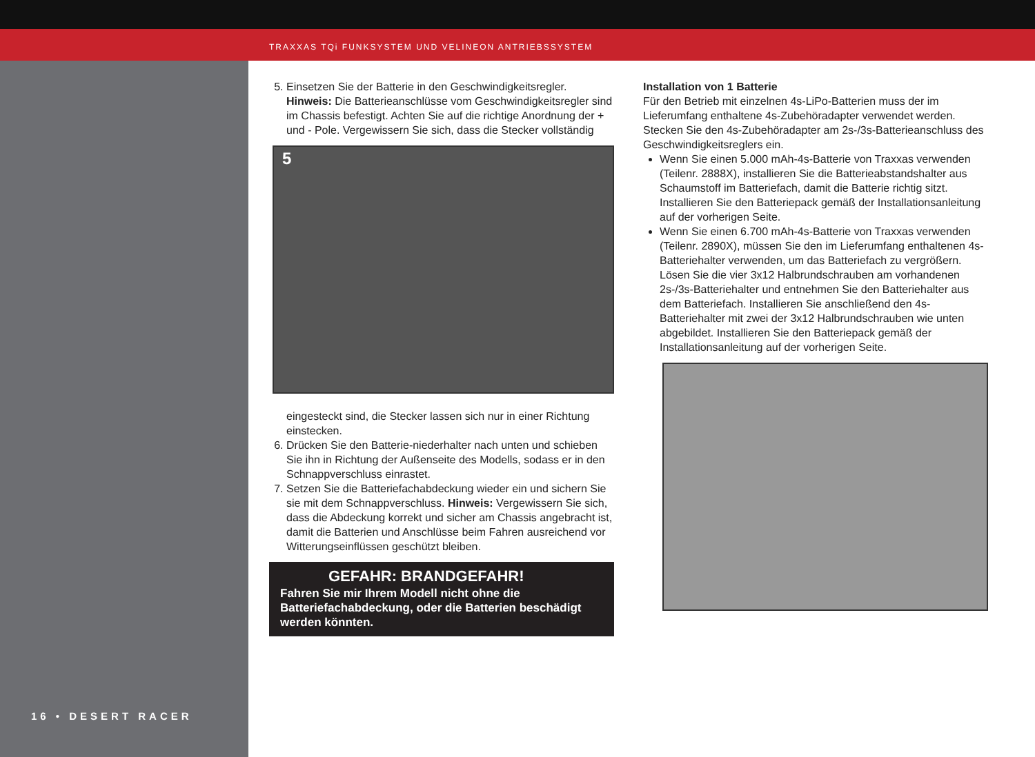TRAXXAS TQi FUNKSYSTEM UND VELINEON ANTRIEBSSYSTEM
16 • DESERT RACER
5. Einsetzen Sie der Batterie in den Geschwindigkeitsregler. Hinweis: Die Batterieanschlüsse vom Geschwindigkeitsregler sind im Chassis befestigt. Achten Sie auf die richtige Anordnung der + und - Pole. Vergewissern Sie sich, dass die Stecker vollständig
5
eingesteckt sind, die Stecker lassen sich nur in einer Richtung einstecken.
6. Drücken Sie den Batterie-niederhalter nach unten und schieben Sie ihn in Richtung der Außenseite des Modells, sodass er in den Schnappverschluss einrastet.
7. Setzen Sie die Batteriefachabdeckung wieder ein und sichern Sie sie mit dem Schnappverschluss. Hinweis: Vergewissern Sie sich, dass die Abdeckung korrekt und sicher am Chassis angebracht ist, damit die Batterien und Anschlüsse beim Fahren ausreichend vor Witterungseinflüssen geschützt bleiben.
GEFAHR: BRANDGEFAHR!
Fahren Sie mir Ihrem Modell nicht ohne die Batteriefachabdeckung, oder die Batterien beschädigt werden könnten.
Installation von 1 Batterie
Für den Betrieb mit einzelnen 4s-LiPo-Batterien muss der im Lieferumfang enthaltene 4s-Zubehöradapter verwendet werden. Stecken Sie den 4s-Zubehöradapter am 2s-/3s-Batterieanschluss des Geschwindigkeitsreglers ein.
Wenn Sie einen 5.000 mAh-4s-Batterie von Traxxas verwenden (Teilenr. 2888X), installieren Sie die Batterieabstandshalter aus Schaumstoff im Batteriefach, damit die Batterie richtig sitzt. Installieren Sie den Batteriepack gemäß der Installationsanleitung auf der vorherigen Seite.
Wenn Sie einen 6.700 mAh-4s-Batterie von Traxxas verwenden (Teilenr. 2890X), müssen Sie den im Lieferumfang enthaltenen 4s-Batteriehalter verwenden, um das Batteriefach zu vergrößern. Lösen Sie die vier 3x12 Halbrundschrauben am vorhandenen 2s-/3s-Batteriehalter und entnehmen Sie den Batteriehalter aus dem Batteriefach. Installieren Sie anschließend den 4s-Batteriehalter mit zwei der 3x12 Halbrundschrauben wie unten abgebildet. Installieren Sie den Batteriepack gemäß der Installationsanleitung auf der vorherigen Seite.